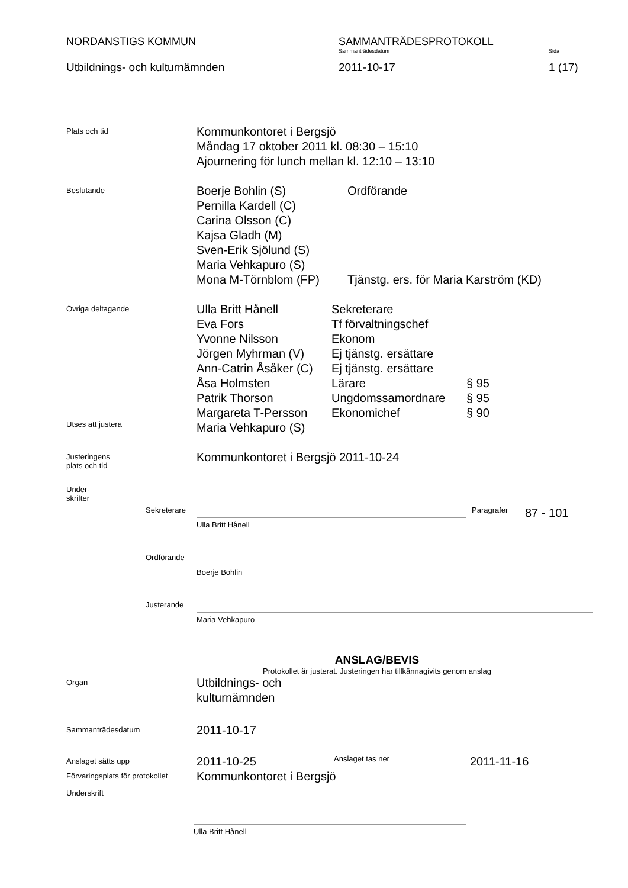NORDANSTIGS KOMMUN SAMMANTRÄDESPROTOKOLL
Sammanträdesdatum Sida
Utbildnings- och kulturnämnden 2011-10-17 1 (17)
Plats och tid
Kommunkontoret i Bergsjö
Måndag 17 oktober 2011 kl. 08:30 – 15:10
Ajournering för lunch mellan kl. 12:10 – 13:10
Beslutande
Boerje Bohlin (S)
Pernilla Kardell (C)
Carina Olsson (C)
Kajsa Gladh (M)
Sven-Erik Sjölund (S)
Maria Vehkapuro (S)
Mona M-Törnblom (FP)
Ordförande
Tjänstg. ers. för Maria Karström (KD)
Övriga deltagande
Utses att justera
Ulla Britt Hånell
Eva Fors
Yvonne Nilsson
Jörgen Myhrman (V)
Ann-Catrin Åsåker (C)
Åsa Holmsten
Patrik Thorson
Margareta T-Persson
Maria Vehkapuro (S)
Sekreterare
Tf förvaltningschef
Ekonom
Ej tjänstg. ersättare
Ej tjänstg. ersättare
Lärare
Ungdomssamordnare
Ekonomichef
§ 95
§ 95
§ 90
Justeringens
plats och tid
Kommunkontoret i Bergsjö 2011-10-24
Under-
skrifter
Sekreterare
Ulla Britt Hånell
Paragrafer
87 - 101
Ordförande
Boerje Bohlin
Justerande
Maria Vehkapuro
ANSLAG/BEVIS
Protokollet är justerat. Justeringen har tillkännagivits genom anslag
Organ
Utbildnings- och
kulturnämnden
Sammanträdesdatum
2011-10-17
Anslaget sätts upp
2011-10-25
Anslaget tas ner
2011-11-16
Förvaringsplats för protokollet
Kommunkontoret i Bergsjö
Underskrift
Ulla Britt Hånell